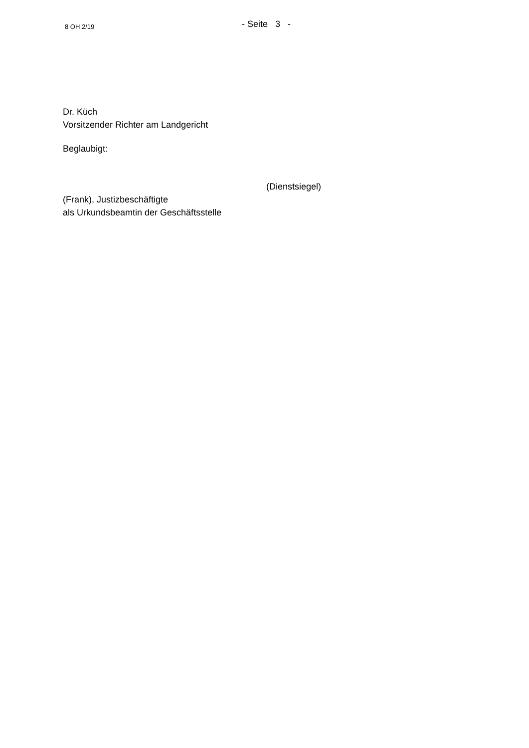8 OH 2/19
- Seite 3 -
Dr. Küch
Vorsitzender Richter am Landgericht
Beglaubigt:
(Dienstsiegel)
(Frank), Justizbeschäftigte
als Urkundsbeamtin der Geschäftsstelle